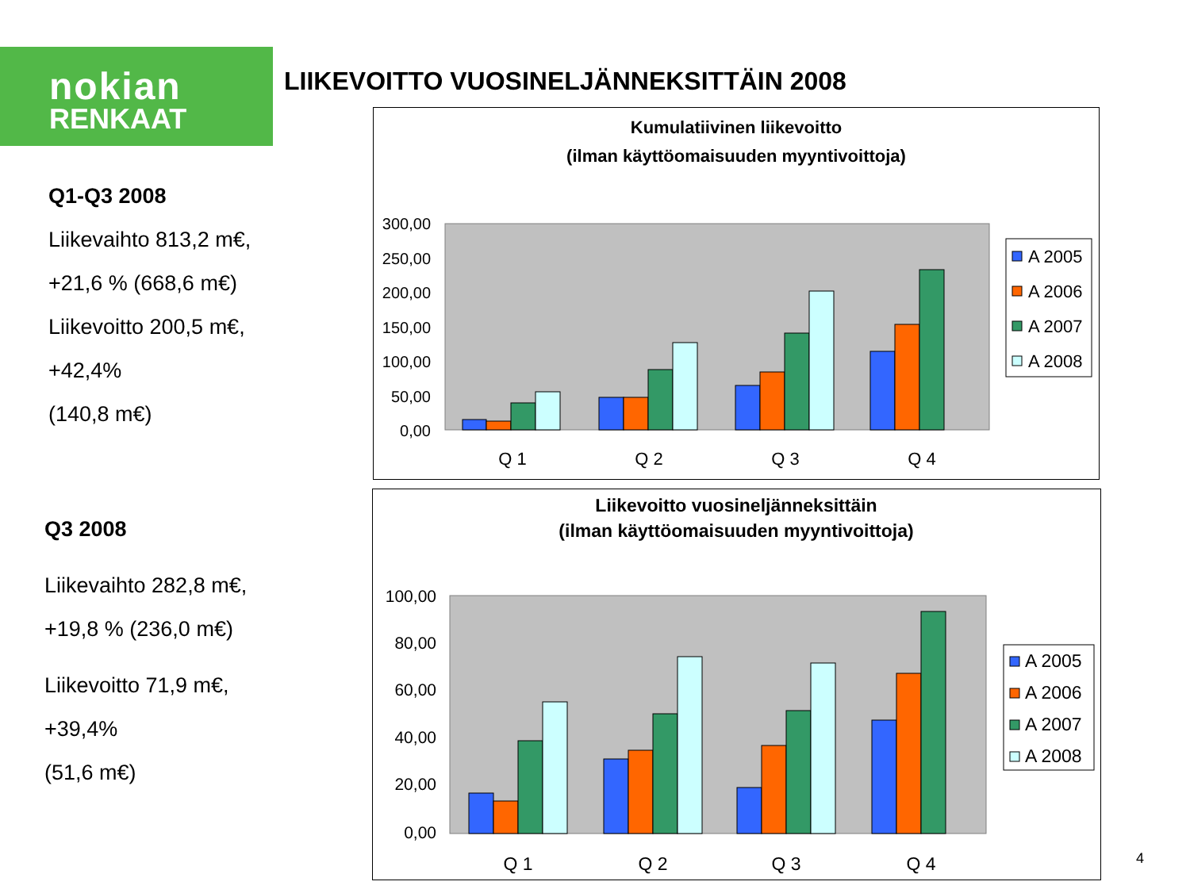nokian
RENKAAT
LIIKEVOITTO VUOSINELJÄNNEKSITTÄIN 2008
Q1-Q3 2008
Liikevaihto 813,2 m€,
+21,6 % (668,6 m€)
Liikevoitto 200,5 m€,
+42,4%
(140,8 m€)
Q3 2008
Liikevaihto 282,8 m€,
+19,8 % (236,0 m€)
Liikevoitto 71,9 m€,
+39,4%
(51,6 m€)
Kumulatiivinen liikevoitto
(ilman käyttöomaisuuden myyntivoittoja)
300,00
250,00
200,00
150,00
100,00
50,00
0,00
Q 1
Q 2
Q 3
Q 4
A 2005
A 2006
A 2007
A 2008
Liikevoitto vuosineljänneksittäin
(ilman käyttöomaisuuden myyntivoittoja)
100,00
80,00
60,00
40,00
20,00
0,00
Q 1
Q 2
Q 3
Q 4
A 2005
A 2006
A 2007
A 2008
4